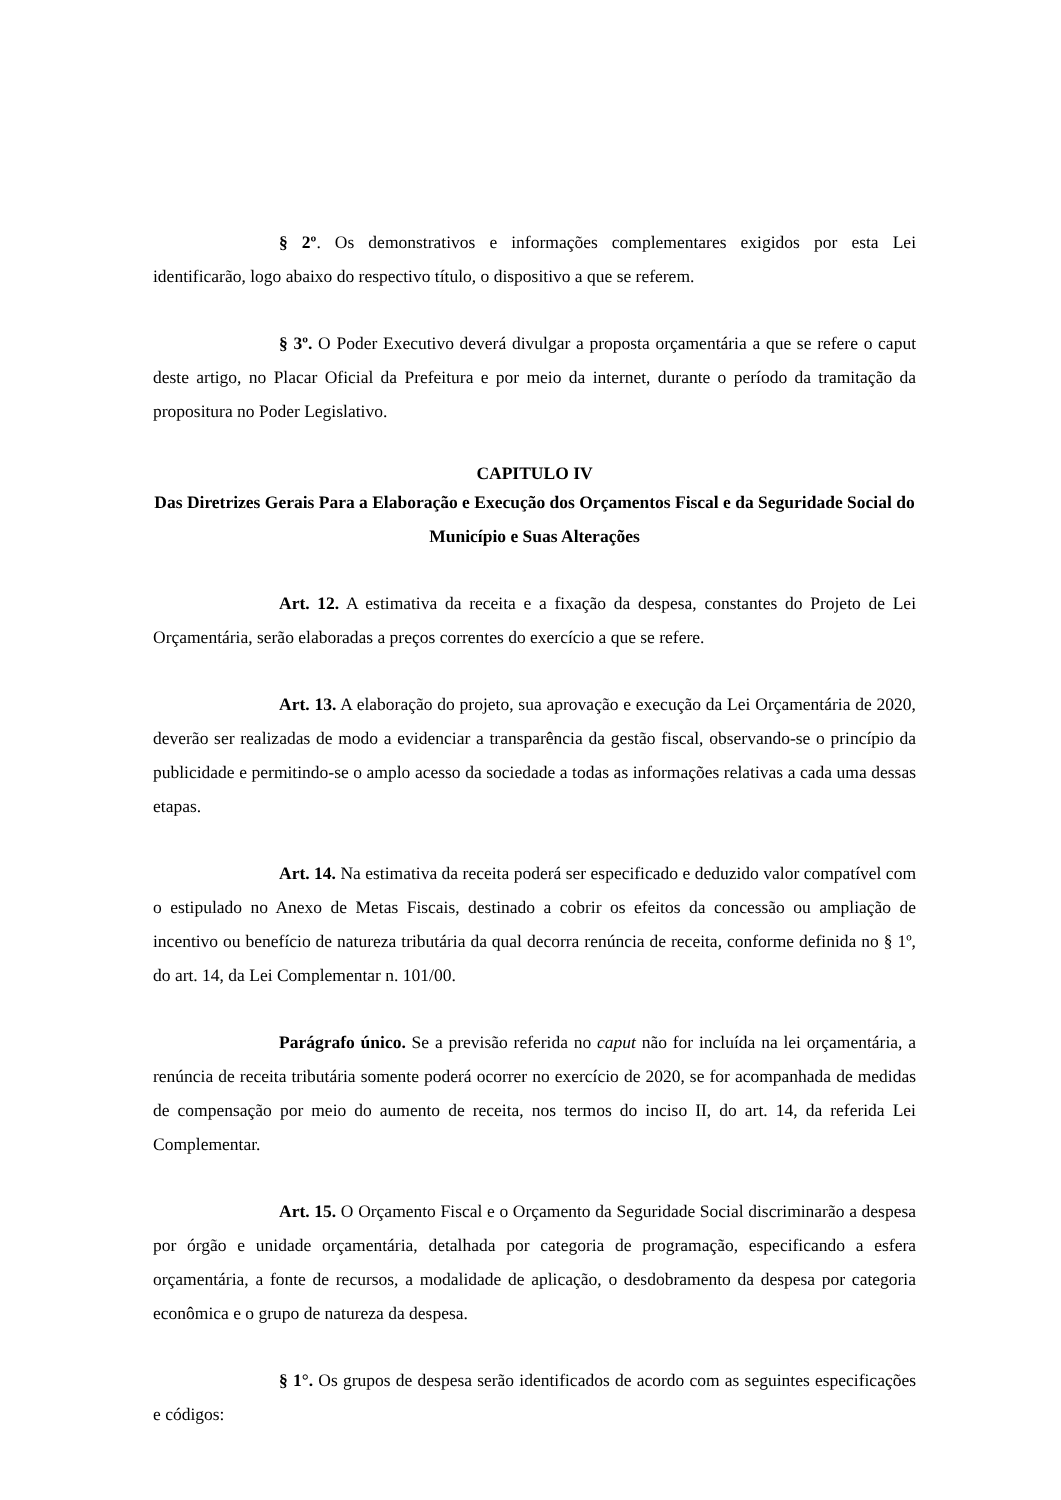§ 2º. Os demonstrativos e informações complementares exigidos por esta Lei identificarão, logo abaixo do respectivo título, o dispositivo a que se referem.
§ 3º. O Poder Executivo deverá divulgar a proposta orçamentária a que se refere o caput deste artigo, no Placar Oficial da Prefeitura e por meio da internet, durante o período da tramitação da propositura no Poder Legislativo.
CAPITULO IV
Das Diretrizes Gerais Para a Elaboração e Execução dos Orçamentos Fiscal e da Seguridade Social do Município e Suas Alterações
Art. 12. A estimativa da receita e a fixação da despesa, constantes do Projeto de Lei Orçamentária, serão elaboradas a preços correntes do exercício a que se refere.
Art. 13. A elaboração do projeto, sua aprovação e execução da Lei Orçamentária de 2020, deverão ser realizadas de modo a evidenciar a transparência da gestão fiscal, observando-se o princípio da publicidade e permitindo-se o amplo acesso da sociedade a todas as informações relativas a cada uma dessas etapas.
Art. 14. Na estimativa da receita poderá ser especificado e deduzido valor compatível com o estipulado no Anexo de Metas Fiscais, destinado a cobrir os efeitos da concessão ou ampliação de incentivo ou benefício de natureza tributária da qual decorra renúncia de receita, conforme definida no § 1º, do art. 14, da Lei Complementar n. 101/00.
Parágrafo único. Se a previsão referida no caput não for incluída na lei orçamentária, a renúncia de receita tributária somente poderá ocorrer no exercício de 2020, se for acompanhada de medidas de compensação por meio do aumento de receita, nos termos do inciso II, do art. 14, da referida Lei Complementar.
Art. 15. O Orçamento Fiscal e o Orçamento da Seguridade Social discriminarão a despesa por órgão e unidade orçamentária, detalhada por categoria de programação, especificando a esfera orçamentária, a fonte de recursos, a modalidade de aplicação, o desdobramento da despesa por categoria econômica e o grupo de natureza da despesa.
§ 1°. Os grupos de despesa serão identificados de acordo com as seguintes especificações e códigos: